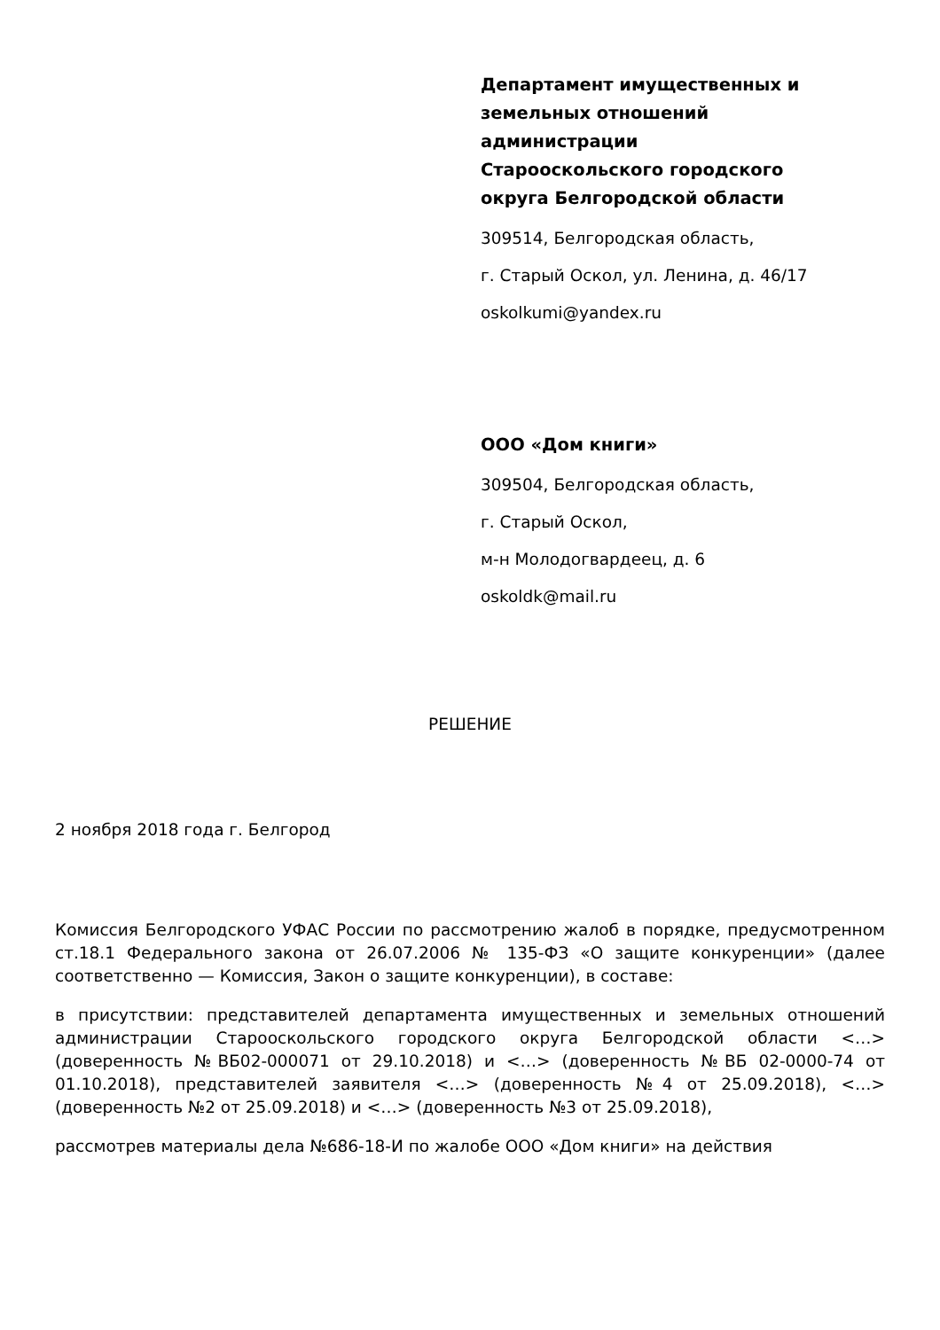Департамент имущественных и земельных отношений администрации Старооскольского городского округа Белгородской области
309514, Белгородская область,
г. Старый Оскол, ул. Ленина, д. 46/17
oskolkumi@yandex.ru
ООО «Дом книги»
309504, Белгородская область,
г. Старый Оскол,
м-н Молодогвардеец, д. 6
oskoldk@mail.ru
РЕШЕНИЕ
2 ноября 2018 года г. Белгород
Комиссия Белгородского УФАС России по рассмотрению жалоб в порядке, предусмотренном ст.18.1 Федерального закона от 26.07.2006 № 135-ФЗ «О защите конкуренции» (далее соответственно — Комиссия, Закон о защите конкуренции), в составе:
в присутствии: представителей департамента имущественных и земельных отношений администрации Старооскольского городского округа Белгородской области <…> (доверенность №ВБ02-000071 от 29.10.2018) и <…> (доверенность №ВБ 02-0000-74 от 01.10.2018), представителей заявителя <…> (доверенность №4 от 25.09.2018), <…> (доверенность №2 от 25.09.2018) и <…> (доверенность №3 от 25.09.2018),
рассмотрев материалы дела №686-18-И по жалобе ООО «Дом книги» на действия